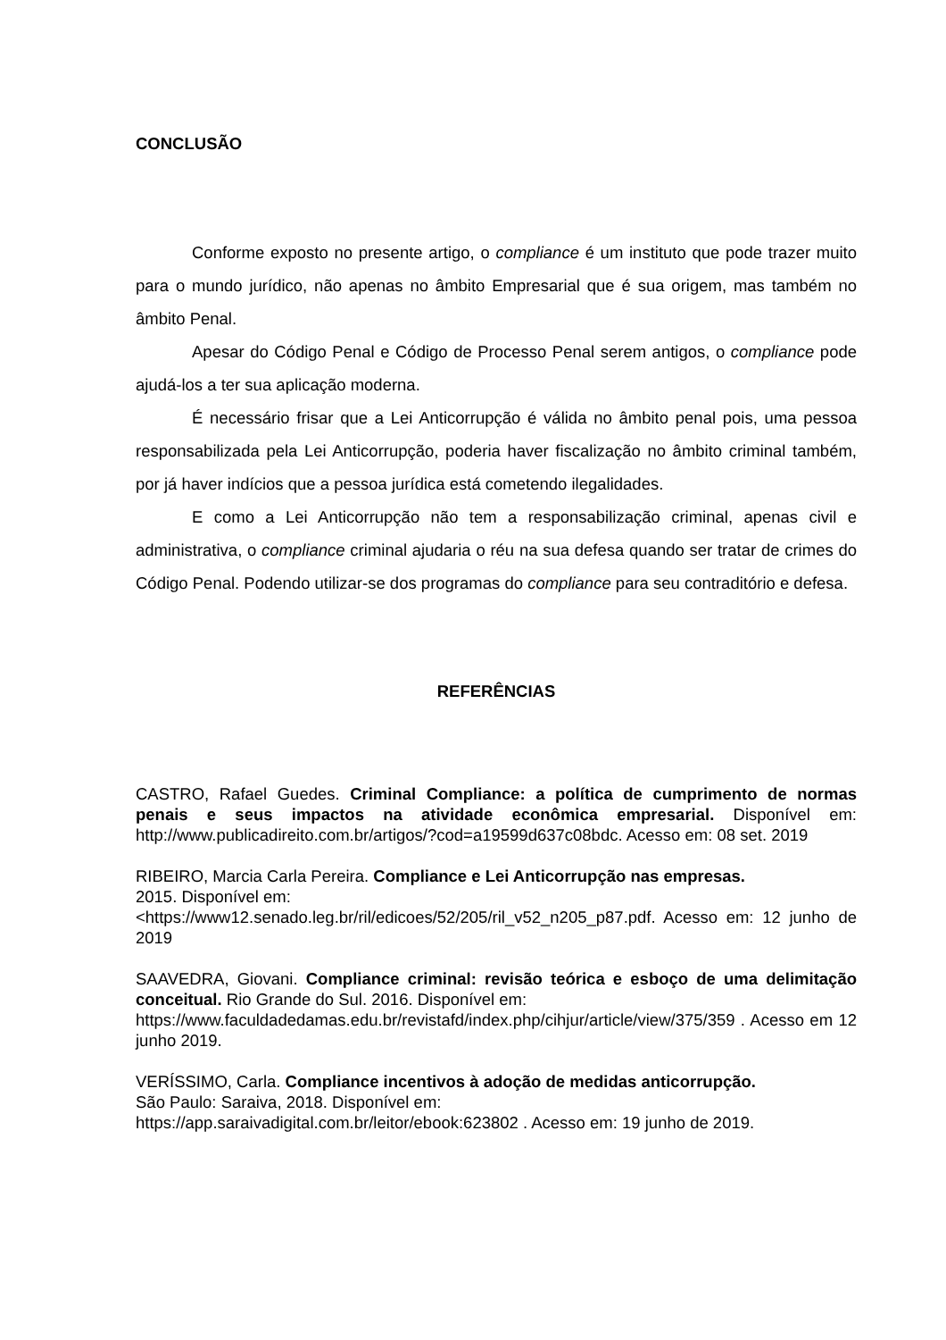CONCLUSÃO
Conforme exposto no presente artigo, o compliance é um instituto que pode trazer muito para o mundo jurídico, não apenas no âmbito Empresarial que é sua origem, mas também no âmbito Penal.
Apesar do Código Penal e Código de Processo Penal serem antigos, o compliance pode ajudá-los a ter sua aplicação moderna.
É necessário frisar que a Lei Anticorrupção é válida no âmbito penal pois, uma pessoa responsabilizada pela Lei Anticorrupção, poderia haver fiscalização no âmbito criminal também, por já haver indícios que a pessoa jurídica está cometendo ilegalidades.
E como a Lei Anticorrupção não tem a responsabilização criminal, apenas civil e administrativa, o compliance criminal ajudaria o réu na sua defesa quando ser tratar de crimes do Código Penal. Podendo utilizar-se dos programas do compliance para seu contraditório e defesa.
REFERÊNCIAS
CASTRO, Rafael Guedes. Criminal Compliance: a política de cumprimento de normas penais e seus impactos na atividade econômica empresarial. Disponível em: http://www.publicadireito.com.br/artigos/?cod=a19599d637c08bdc. Acesso em: 08 set. 2019
RIBEIRO, Marcia Carla Pereira. Compliance e Lei Anticorrupção nas empresas.
2015. Disponível em:
<https://www12.senado.leg.br/ril/edicoes/52/205/ril_v52_n205_p87.pdf. Acesso em: 12 junho de 2019
SAAVEDRA, Giovani. Compliance criminal: revisão teórica e esboço de uma delimitação conceitual. Rio Grande do Sul. 2016. Disponível em:
https://www.faculdadedamas.edu.br/revistafd/index.php/cihjur/article/view/375/359 . Acesso em 12 junho 2019.
VERÍSSIMO, Carla. Compliance incentivos à adoção de medidas anticorrupção.
São Paulo: Saraiva, 2018. Disponível em:
https://app.saraivadigital.com.br/leitor/ebook:623802 . Acesso em: 19 junho de 2019.